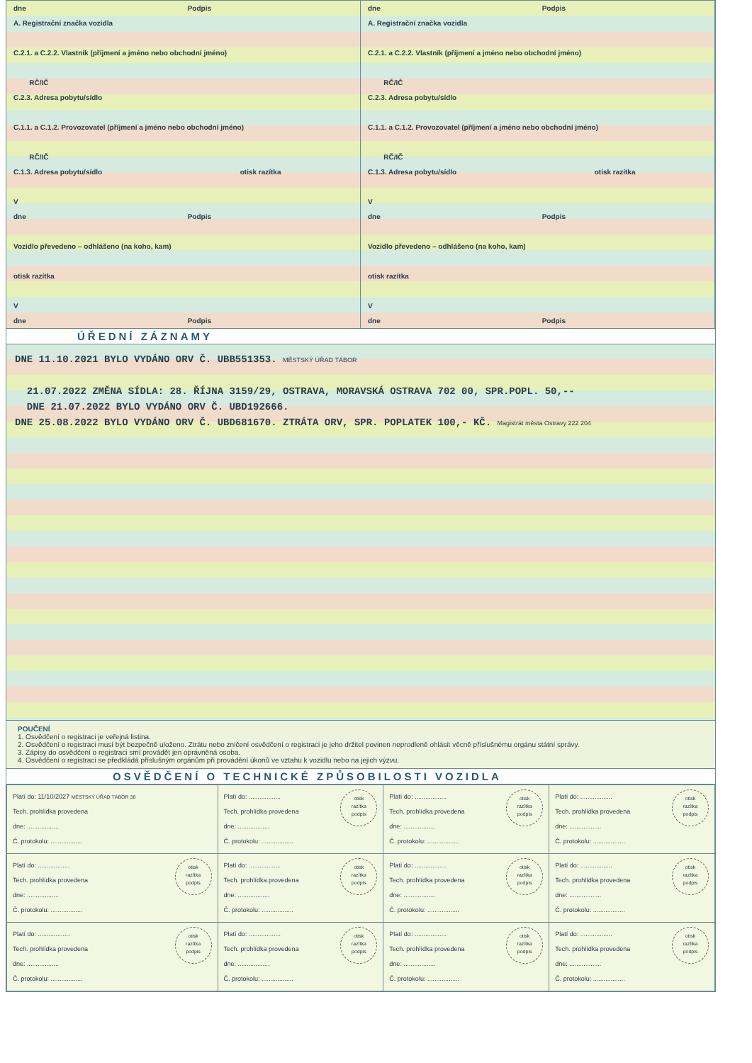dne Podpis
A. Registrační značka vozidla
C.2.1. a C.2.2. Vlastník (příjmení a jméno nebo obchodní jméno)
RČ/IČ
C.2.3. Adresa pobytu/sídlo
C.1.1. a C.1.2. Provozovatel (příjmení a jméno nebo obchodní jméno)
RČ/IČ
C.1.3. Adresa pobytu/sídlo otisk razítka
V
dne Podpis
Vozidlo převedeno – odhlášeno (na koho, kam)
otisk razítka
V
dne Podpis
dne Podpis
A. Registrační značka vozidla
C.2.1. a C.2.2. Vlastník (příjmení a jméno nebo obchodní jméno)
RČ/IČ
C.2.3. Adresa pobytu/sídlo
C.1.1. a C.1.2. Provozovatel (příjmení a jméno nebo obchodní jméno)
RČ/IČ
C.1.3. Adresa pobytu/sídlo otisk razítka
V
dne Podpis
Vozidlo převedeno – odhlášeno (na koho, kam)
otisk razítka
V
dne Podpis
ÚŘEDNÍ ZÁZNAMY
DNE 11.10.2021 BYLO VYDÁNO ORV Č. UBB551353. MĚSTSKÝ ÚŘAD TÁBOR
21.07.2022 ZMĚNA SÍDLA: 28. ŘÍJNA 3159/29, OSTRAVA, MORAVSKÁ OSTRAVA 702 00, SPR.POPL. 50,--
DNE 21.07.2022 BYLO VYDÁNO ORV Č. UBD192666.
DNE 25.08.2022 BYLO VYDÁNO ORV Č. UBD681670. ZTRÁTA ORV, SPR. POPLATEK 100,- KČ. Magistrát města Ostravy 222 204
POUČENÍ
1. Osvědčení o registraci je veřejná listina.
2. Osvědčení o registraci musí být bezpečně uloženo. Ztrátu nebo zničení osvědčení o registraci je jeho držitel povinen neprodleně ohlásit věcně příslušnému orgánu státní správy.
3. Zápisy do osvědčení o registraci smí provádět jen oprávněná osoba.
4. Osvědčení o registraci se předkládá příslušným orgánům při provádění úkonů ve vztahu k vozidlu nebo na jejich výzvu.
OSVĚDČENÍ O TECHNICKÉ ZPŮSOBILOSTI VOZIDLA
| Platí do: 11/10/2027 MĚSTSKÝ ÚŘAD TÁBOR 38 Tech. prohlídka provedena dne: .................. Č. protokolu: .................. | otisk razítka podpis Platí do: .................. Tech. prohlídka provedena dne: .................. Č. protokolu: .................. | otisk razítka podpis Platí do: .................. Tech. prohlídka provedena dne: .................. Č. protokolu: .................. | otisk razítka podpis Platí do: .................. Tech. prohlídka provedena dne: .................. Č. protokolu: .................. |
| otisk razítka podpis Platí do: .................. Tech. prohlídka provedena dne: .................. Č. protokolu: .................. | otisk razítka podpis Platí do: .................. Tech. prohlídka provedena dne: .................. Č. protokolu: .................. | otisk razítka podpis Platí do: .................. Tech. prohlídka provedena dne: .................. Č. protokolu: .................. | otisk razítka podpis Platí do: .................. Tech. prohlídka provedena dne: .................. Č. protokolu: .................. |
| otisk razítka podpis Platí do: .................. Tech. prohlídka provedena dne: .................. Č. protokolu: .................. | otisk razítka podpis Platí do: .................. Tech. prohlídka provedena dne: .................. Č. protokolu: .................. | otisk razítka podpis Platí do: .................. Tech. prohlídka provedena dne: .................. Č. protokolu: .................. | otisk razítka podpis Platí do: .................. Tech. prohlídka provedena dne: .................. Č. protokolu: .................. |